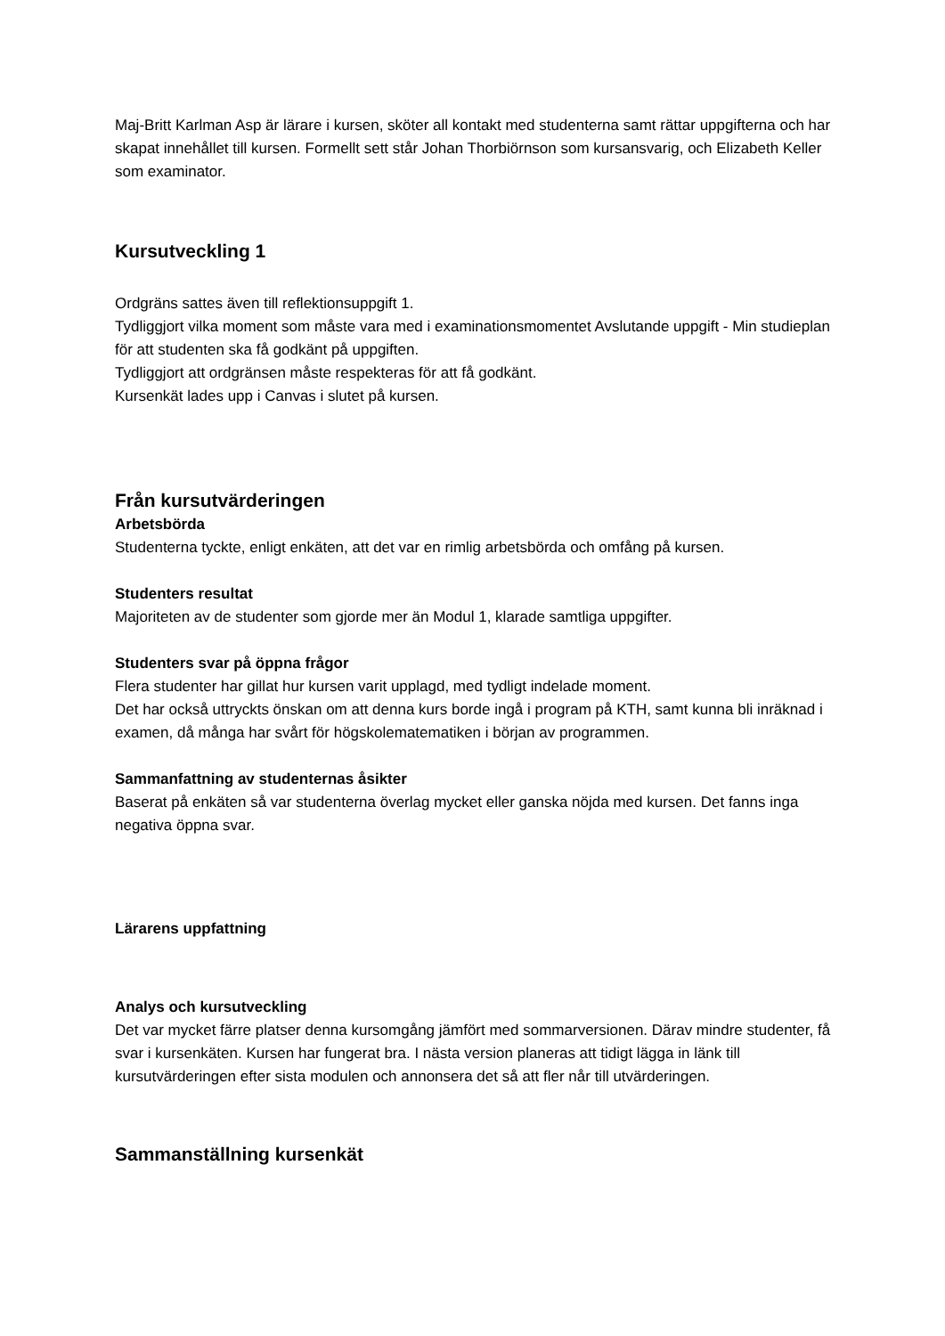Maj-Britt Karlman Asp är lärare i kursen, sköter all kontakt med studenterna samt rättar uppgifterna och har skapat innehållet till kursen. Formellt sett står Johan Thorbiörnson som kursansvarig, och Elizabeth Keller som examinator.
Kursutveckling 1
Ordgräns sattes även till reflektionsuppgift 1.
Tydliggjort vilka moment som måste vara med i examinationsmomentet Avslutande uppgift - Min studieplan för att studenten ska få godkänt på uppgiften.
Tydliggjort att ordgränsen måste respekteras för att få godkänt.
Kursenkät lades upp i Canvas i slutet på kursen.
Från kursutvärderingen
Arbetsbörda
Studenterna tyckte, enligt enkäten, att det var en rimlig arbetsbörda och omfång på kursen.
Studenters resultat
Majoriteten av de studenter som gjorde mer än Modul 1, klarade samtliga uppgifter.
Studenters svar på öppna frågor
Flera studenter har gillat hur kursen varit upplagd, med tydligt indelade moment.
Det har också uttryckts önskan om att denna kurs borde ingå i program på KTH, samt kunna bli inräknad i examen, då många har svårt för högskolematematiken i början av programmen.
Sammanfattning av studenternas åsikter
Baserat på enkäten så var studenterna överlag mycket eller ganska nöjda med kursen. Det fanns inga negativa öppna svar.
Lärarens uppfattning
Analys och kursutveckling
Det var mycket färre platser denna kursomgång jämfört med sommarversionen. Därav mindre studenter, få svar i kursenkäten. Kursen har fungerat bra. I nästa version planeras att tidigt lägga in länk till kursutvärderingen efter sista modulen och annonsera det så att fler når till utvärderingen.
Sammanställning kursenkät